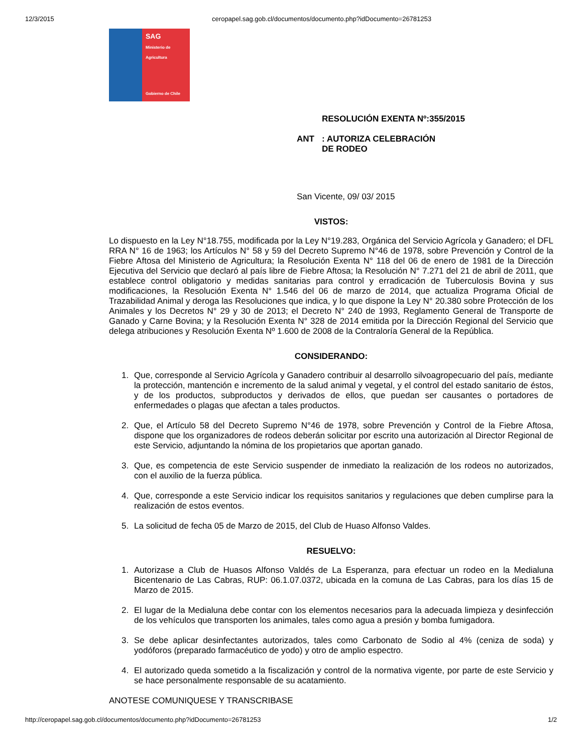12/3/2015 ceropapel.sag.gob.cl/documentos/documento.php?idDocumento=26781253
SAG
Ministerio de
Agricultura
Gobierno de Chile
RESOLUCIÓN EXENTA Nº:355/2015
ANT: AUTORIZA CELEBRACIÓN
DE RODEO
San Vicente, 09/ 03/ 2015
VISTOS:
Lo dispuesto en la Ley N°18.755, modificada por la Ley N°19.283, Orgánica del Servicio Agrícola y Ganadero; el DFL RRA N° 16 de 1963; los Artículos N° 58 y 59 del Decreto Supremo N°46 de 1978, sobre Prevención y Control de la Fiebre Aftosa del Ministerio de Agricultura; la Resolución Exenta N° 118 del 06 de enero de 1981 de la Dirección Ejecutiva del Servicio que declaró al país libre de Fiebre Aftosa; la Resolución N° 7.271 del 21 de abril de 2011, que establece control obligatorio y medidas sanitarias para control y erradicación de Tuberculosis Bovina y sus modificaciones, la Resolución Exenta N° 1.546 del 06 de marzo de 2014, que actualiza Programa Oficial de Trazabilidad Animal y deroga las Resoluciones que indica, y lo que dispone la Ley N° 20.380 sobre Protección de los Animales y los Decretos N° 29 y 30 de 2013; el Decreto N° 240 de 1993, Reglamento General de Transporte de Ganado y Carne Bovina; y la Resolución Exenta N° 328 de 2014 emitida por la Dirección Regional del Servicio que delega atribuciones y Resolución Exenta Nº 1.600 de 2008 de la Contraloría General de la República.
CONSIDERANDO:
1. Que, corresponde al Servicio Agrícola y Ganadero contribuir al desarrollo silvoagropecuario del país, mediante la protección, mantención e incremento de la salud animal y vegetal, y el control del estado sanitario de éstos, y de los productos, subproductos y derivados de ellos, que puedan ser causantes o portadores de enfermedades o plagas que afectan a tales productos.
2. Que, el Artículo 58 del Decreto Supremo N°46 de 1978, sobre Prevención y Control de la Fiebre Aftosa, dispone que los organizadores de rodeos deberán solicitar por escrito una autorización al Director Regional de este Servicio, adjuntando la nómina de los propietarios que aportan ganado.
3. Que, es competencia de este Servicio suspender de inmediato la realización de los rodeos no autorizados, con el auxilio de la fuerza pública.
4. Que, corresponde a este Servicio indicar los requisitos sanitarios y regulaciones que deben cumplirse para la realización de estos eventos.
5. La solicitud de fecha 05 de Marzo de 2015, del Club de Huaso Alfonso Valdes.
RESUELVO:
1. Autorizase a Club de Huasos Alfonso Valdés de La Esperanza, para efectuar un rodeo en la Medialuna Bicentenario de Las Cabras, RUP: 06.1.07.0372, ubicada en la comuna de Las Cabras, para los días 15 de Marzo de 2015.
2. El lugar de la Medialuna debe contar con los elementos necesarios para la adecuada limpieza y desinfección de los vehículos que transporten los animales, tales como agua a presión y bomba fumigadora.
3. Se debe aplicar desinfectantes autorizados, tales como Carbonato de Sodio al 4% (ceniza de soda) y yodóforos (preparado farmacéutico de yodo) y otro de amplio espectro.
4. El autorizado queda sometido a la fiscalización y control de la normativa vigente, por parte de este Servicio y se hace personalmente responsable de su acatamiento.
ANOTESE COMUNIQUESE Y TRANSCRIBASE
http://ceropapel.sag.gob.cl/documentos/documento.php?idDocumento=26781253 1/2